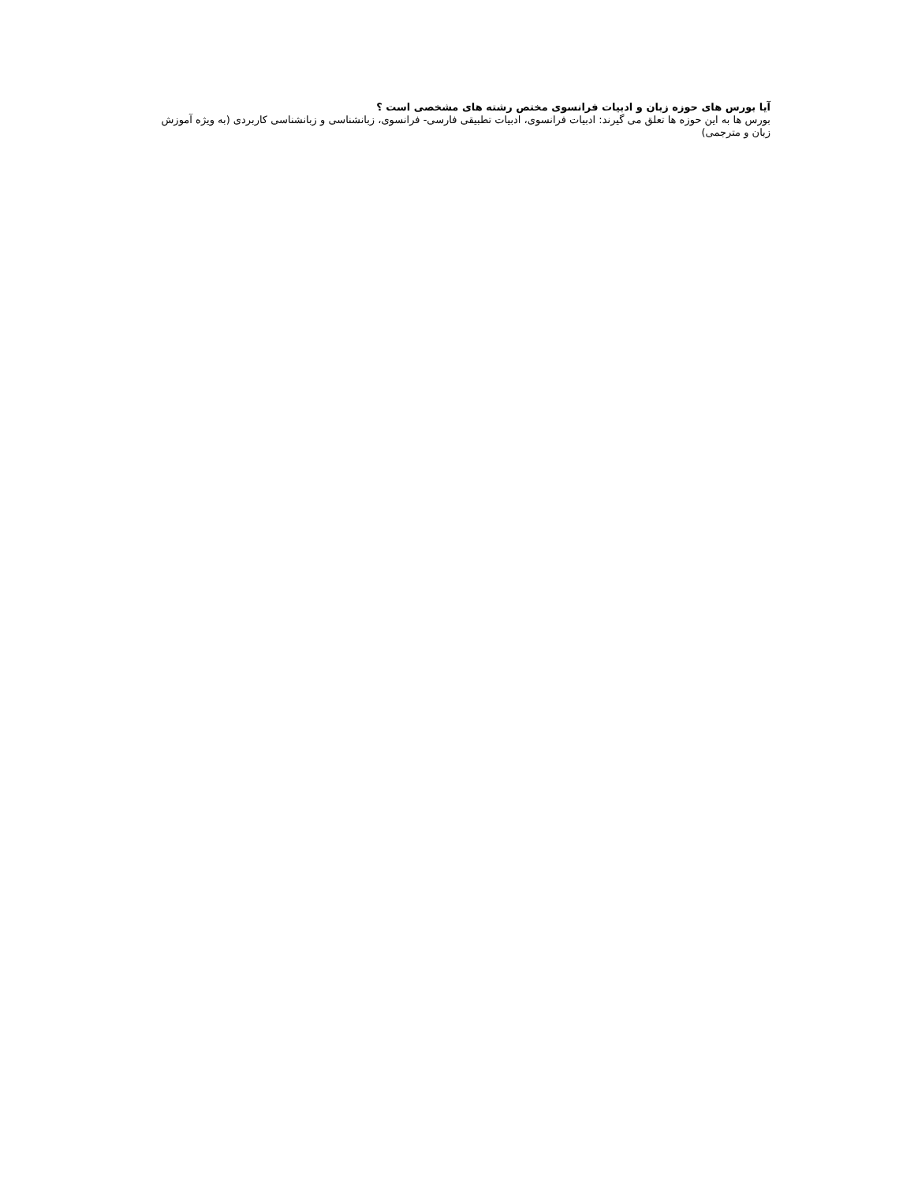آیا بورس های حوزه زبان و ادبیات فرانسوی مختص رشته های مشخصی است ؟
بورس ها به این حوزه ها تعلق می گیرند: ادبیات فرانسوی، ادبیات تطبیقی فارسی- فرانسوی، زبانشناسی و زبانشناسی کاربردی (به ویژه آموزش زبان و مترجمی)